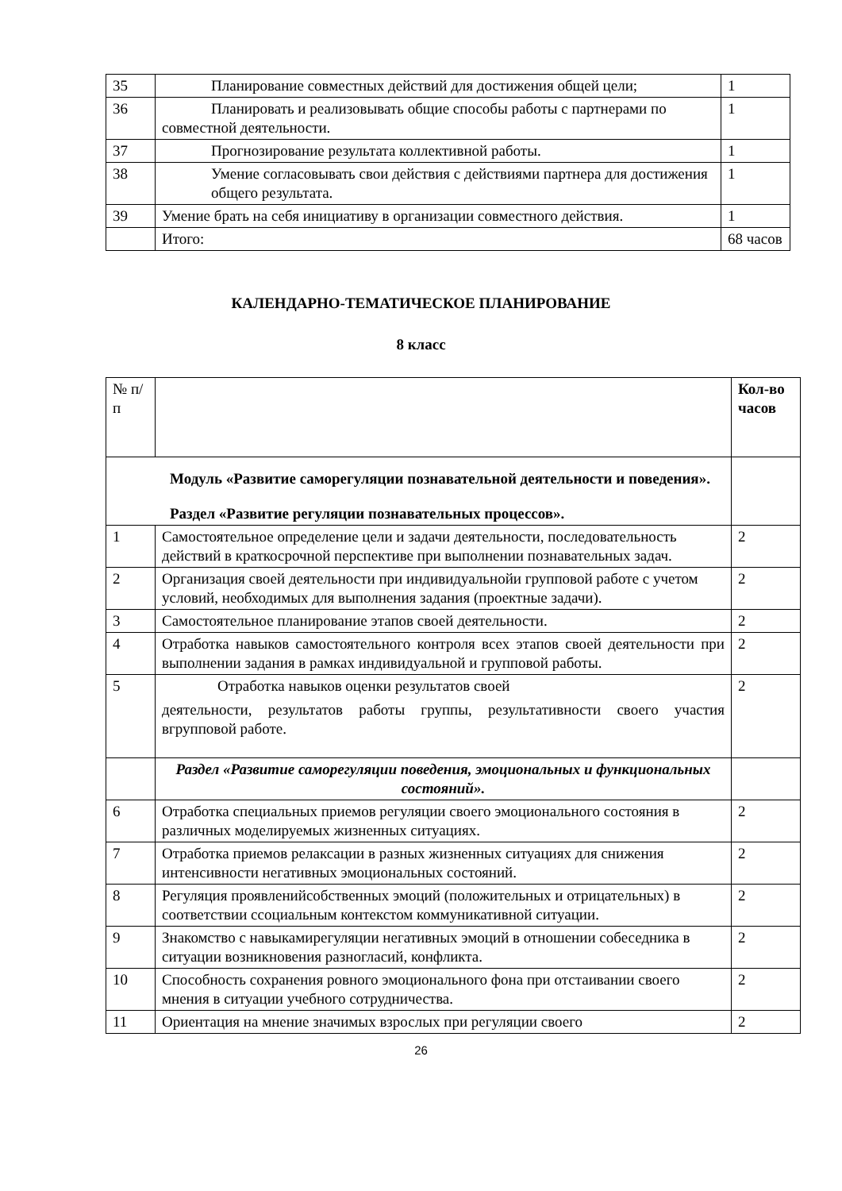| 35 | Планирование совместных действий для достижения общей цели; | 1 |
| 36 | Планировать и реализовывать общие способы работы с партнерами по совместной деятельности. | 1 |
| 37 | Прогнозирование результата коллективной работы. | 1 |
| 38 | Умение согласовывать свои действия с действиями партнера для достижения общего результата. | 1 |
| 39 | Умение брать на себя инициативу в организации совместного действия. | 1 |
| | Итого: | 68 часов |
КАЛЕНДАРНО-ТЕМАТИЧЕСКОЕ ПЛАНИРОВАНИЕ
8 класс
| № п/п | | Кол-во часов |
| --- | --- | --- |
| Модуль «Развитие саморегуляции познавательной деятельности и поведения». Раздел «Развитие регуляции познавательных процессов». | | |
| 1 | Самостоятельное определение цели и задачи деятельности, последовательность действий в краткосрочной перспективе при выполнении познавательных задач. | 2 |
| 2 | Организация своей деятельности при индивидуальнойи групповой работе с учетом условий, необходимых для выполнения задания (проектные задачи). | 2 |
| 3 | Самостоятельное планирование этапов своей деятельности. | 2 |
| 4 | Отработка навыков самостоятельного контроля всех этапов своей деятельности при выполнении задания в рамках индивидуальной и групповой работы. | 2 |
| 5 | Отработка навыков оценки результатов своей деятельности, результатов работы группы, результативности своего участия вгрупповой работе. | 2 |
| | Раздел «Развитие саморегуляции поведения, эмоциональных и функциональных состояний». | |
| 6 | Отработка специальных приемов регуляции своего эмоционального состояния в различных моделируемых жизненных ситуациях. | 2 |
| 7 | Отработка приемов релаксации в разных жизненных ситуациях для снижения интенсивности негативных эмоциональных состояний. | 2 |
| 8 | Регуляция проявленийсобственных эмоций (положительных и отрицательных) в соответствии ссоциальным контекстом коммуникативной ситуации. | 2 |
| 9 | Знакомство с навыкамирегуляции негативных эмоций в отношении собеседника в ситуации возникновения разногласий, конфликта. | 2 |
| 10 | Способность сохранения ровного эмоционального фона при отстаивании своего мнения в ситуации учебного сотрудничества. | 2 |
| 11 | Ориентация на мнение значимых взрослых при регуляции своего | 2 |
26